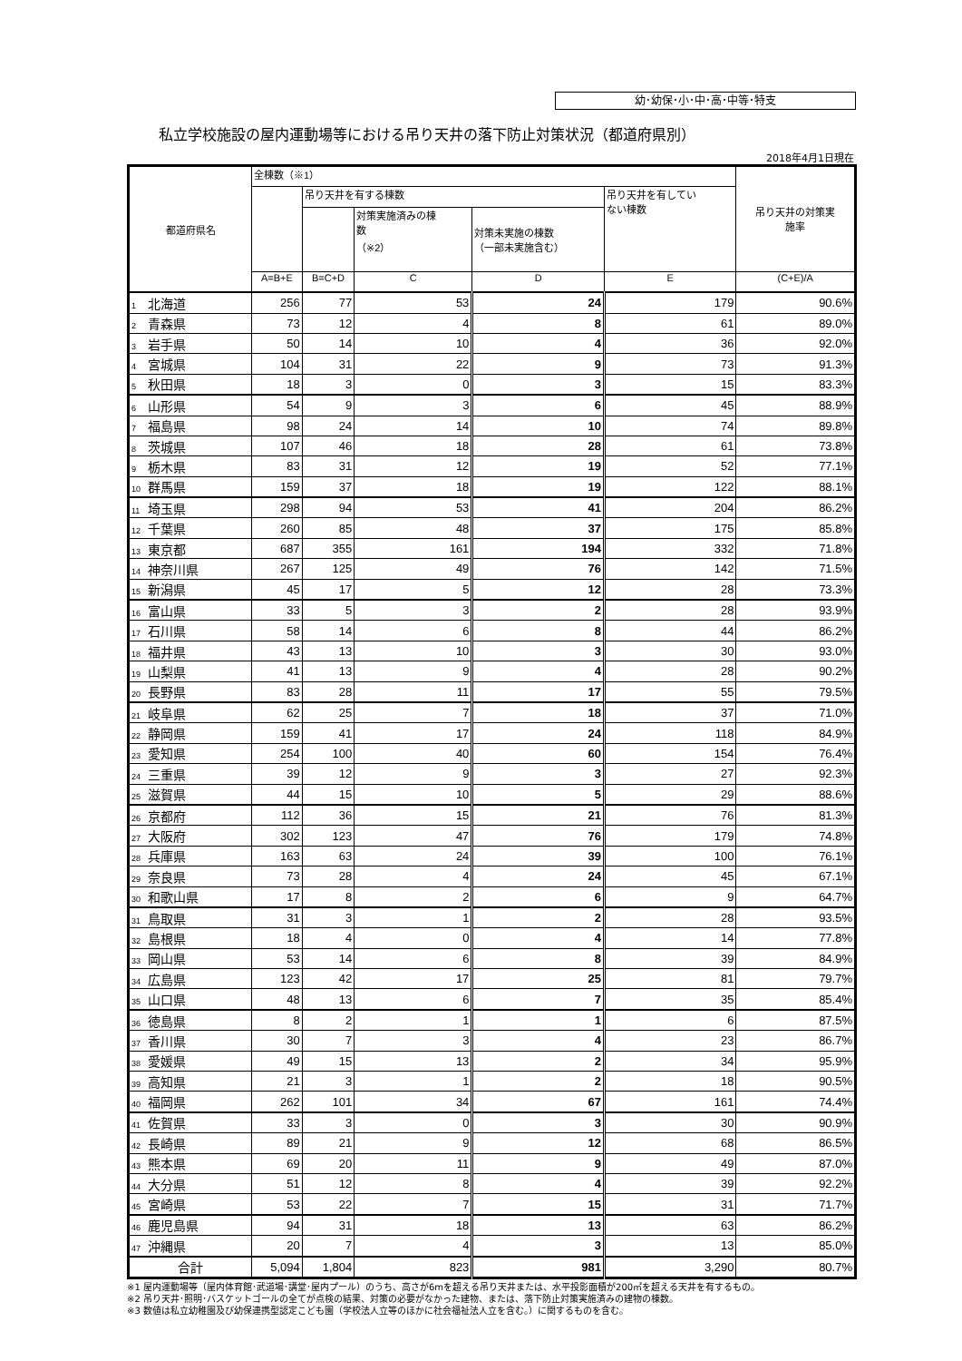幼･幼保･小･中･高･中等･特支
私立学校施設の屋内運動場等における吊り天井の落下防止対策状況（都道府県別）
2018年4月1日現在
| 都道府県名 | 全棟数（※1） | | | | | 吊り天井の対策実 施率 |
| --- | --- | --- | --- | --- | --- | --- |
| | | 吊り天井を有する棟数 | | | 吊り天井を有してい ない棟数 | |
| | | | 対策実施済みの棟 数 （※2） | 対策未実施の棟数 （一部未実施含む） | | |
| | A=B+E | B=C+D | C | D | E | (C+E)/A |
| 1 北海道 | 256 | 77 | 53 | 24 | 179 | 90.6% |
| 2 青森県 | 73 | 12 | 4 | 8 | 61 | 89.0% |
| 3 岩手県 | 50 | 14 | 10 | 4 | 36 | 92.0% |
| 4 宮城県 | 104 | 31 | 22 | 9 | 73 | 91.3% |
| 5 秋田県 | 18 | 3 | 0 | 3 | 15 | 83.3% |
| 6 山形県 | 54 | 9 | 3 | 6 | 45 | 88.9% |
| 7 福島県 | 98 | 24 | 14 | 10 | 74 | 89.8% |
| 8 茨城県 | 107 | 46 | 18 | 28 | 61 | 73.8% |
| 9 栃木県 | 83 | 31 | 12 | 19 | 52 | 77.1% |
| 10 群馬県 | 159 | 37 | 18 | 19 | 122 | 88.1% |
| 11 埼玉県 | 298 | 94 | 53 | 41 | 204 | 86.2% |
| 12 千葉県 | 260 | 85 | 48 | 37 | 175 | 85.8% |
| 13 東京都 | 687 | 355 | 161 | 194 | 332 | 71.8% |
| 14 神奈川県 | 267 | 125 | 49 | 76 | 142 | 71.5% |
| 15 新潟県 | 45 | 17 | 5 | 12 | 28 | 73.3% |
| 16 富山県 | 33 | 5 | 3 | 2 | 28 | 93.9% |
| 17 石川県 | 58 | 14 | 6 | 8 | 44 | 86.2% |
| 18 福井県 | 43 | 13 | 10 | 3 | 30 | 93.0% |
| 19 山梨県 | 41 | 13 | 9 | 4 | 28 | 90.2% |
| 20 長野県 | 83 | 28 | 11 | 17 | 55 | 79.5% |
| 21 岐阜県 | 62 | 25 | 7 | 18 | 37 | 71.0% |
| 22 静岡県 | 159 | 41 | 17 | 24 | 118 | 84.9% |
| 23 愛知県 | 254 | 100 | 40 | 60 | 154 | 76.4% |
| 24 三重県 | 39 | 12 | 9 | 3 | 27 | 92.3% |
| 25 滋賀県 | 44 | 15 | 10 | 5 | 29 | 88.6% |
| 26 京都府 | 112 | 36 | 15 | 21 | 76 | 81.3% |
| 27 大阪府 | 302 | 123 | 47 | 76 | 179 | 74.8% |
| 28 兵庫県 | 163 | 63 | 24 | 39 | 100 | 76.1% |
| 29 奈良県 | 73 | 28 | 4 | 24 | 45 | 67.1% |
| 30 和歌山県 | 17 | 8 | 2 | 6 | 9 | 64.7% |
| 31 鳥取県 | 31 | 3 | 1 | 2 | 28 | 93.5% |
| 32 島根県 | 18 | 4 | 0 | 4 | 14 | 77.8% |
| 33 岡山県 | 53 | 14 | 6 | 8 | 39 | 84.9% |
| 34 広島県 | 123 | 42 | 17 | 25 | 81 | 79.7% |
| 35 山口県 | 48 | 13 | 6 | 7 | 35 | 85.4% |
| 36 徳島県 | 8 | 2 | 1 | 1 | 6 | 87.5% |
| 37 香川県 | 30 | 7 | 3 | 4 | 23 | 86.7% |
| 38 愛媛県 | 49 | 15 | 13 | 2 | 34 | 95.9% |
| 39 高知県 | 21 | 3 | 1 | 2 | 18 | 90.5% |
| 40 福岡県 | 262 | 101 | 34 | 67 | 161 | 74.4% |
| 41 佐賀県 | 33 | 3 | 0 | 3 | 30 | 90.9% |
| 42 長崎県 | 89 | 21 | 9 | 12 | 68 | 86.5% |
| 43 熊本県 | 69 | 20 | 11 | 9 | 49 | 87.0% |
| 44 大分県 | 51 | 12 | 8 | 4 | 39 | 92.2% |
| 45 宮崎県 | 53 | 22 | 7 | 15 | 31 | 71.7% |
| 46 鹿児島県 | 94 | 31 | 18 | 13 | 63 | 86.2% |
| 47 沖縄県 | 20 | 7 | 4 | 3 | 13 | 85.0% |
| 合計 | 5,094 | 1,804 | 823 | 981 | 3,290 | 80.7% |
※1 屋内運動場等（屋内体育館･武道場･講堂･屋内プール）のうち、高さが6mを超える吊り天井または、水平投影面積が200㎡を超える天井を有するもの。
※2 吊り天井･照明･バスケットゴールの全てが点検の結果、対策の必要がなかった建物、または、落下防止対策実施済みの建物の棟数。
※3 数値は私立幼稚園及び幼保連携型認定こども園（学校法人立等のほかに社会福祉法人立を含む。）に関するものを含む。